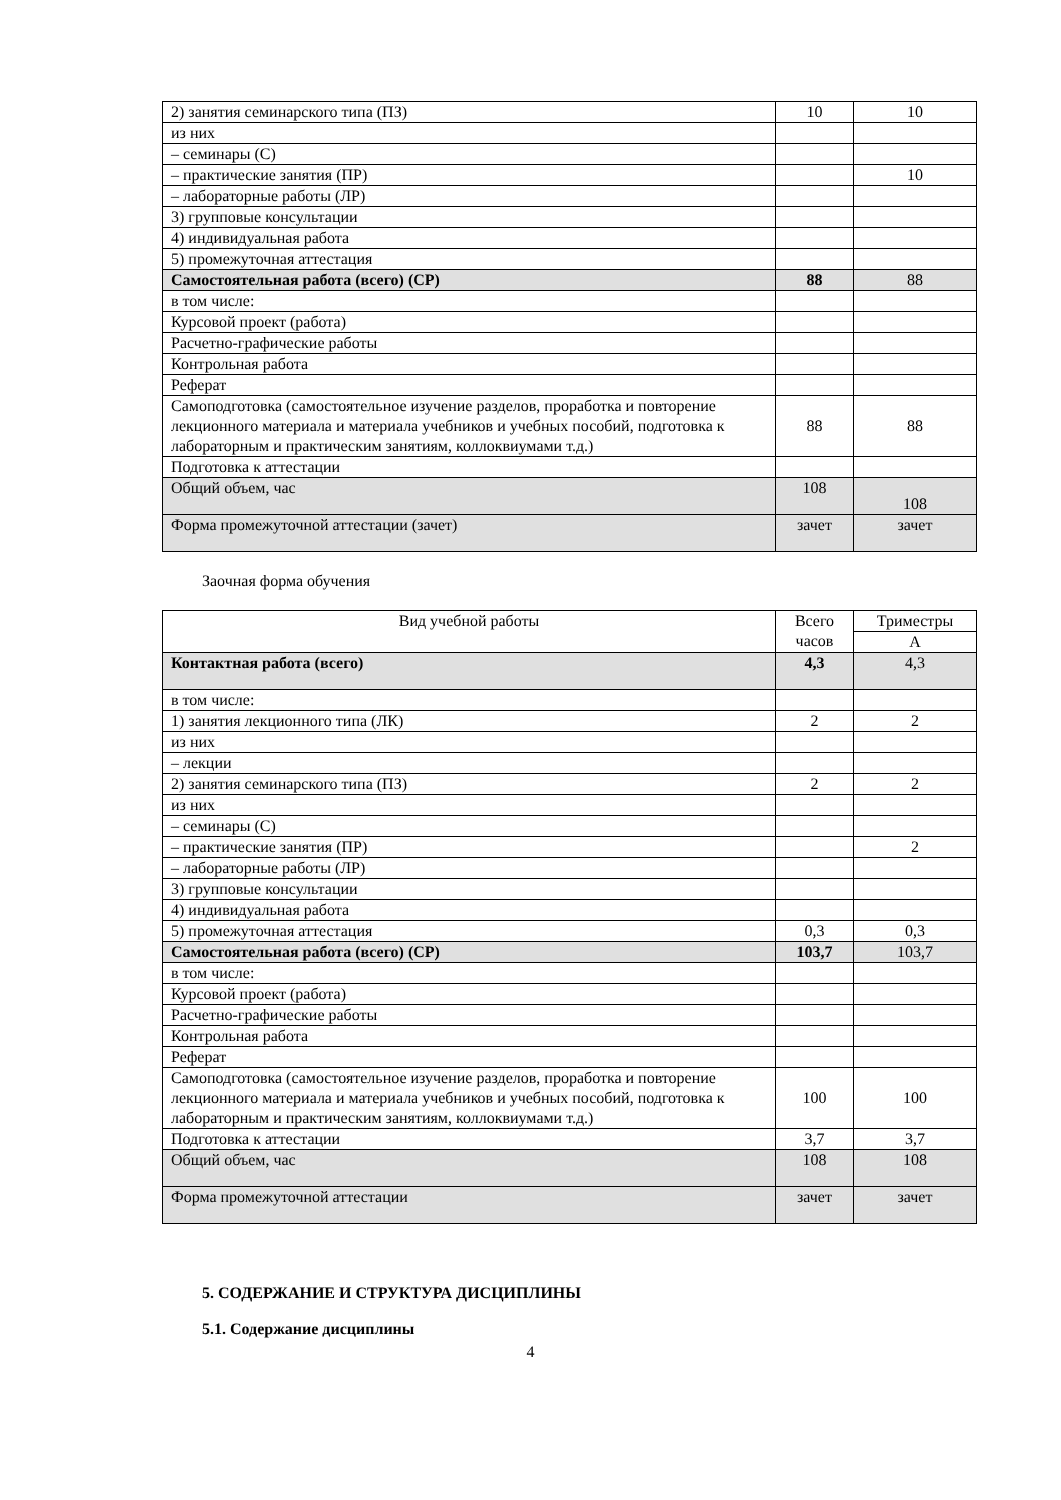| 2) занятия семинарского типа (ПЗ) | 10 | 10 |
| из них | | |
| – семинары (С) | | |
| – практические занятия (ПР) | | 10 |
| – лабораторные работы (ЛР) | | |
| 3) групповые консультации | | |
| 4) индивидуальная работа | | |
| 5) промежуточная аттестация | | |
| Самостоятельная работа (всего) (СР) | 88 | 88 |
| в том числе: | | |
| Курсовой проект (работа) | | |
| Расчетно-графические работы | | |
| Контрольная работа | | |
| Реферат | | |
| Самоподготовка (самостоятельное изучение разделов, проработка и повторение лекционного материала и материала учебников и учебных пособий, подготовка к лабораторным и практическим занятиям, коллоквиумами т.д.) | 88 | 88 |
| Подготовка к аттестации | | |
| Общий объем, час | 108 | 108 |
| Форма промежуточной аттестации (зачет) | зачет | зачет |
Заочная форма обучения
| Вид учебной работы | Всего часов | Триместры |
| | | А |
| Контактная работа (всего) | 4,3 | 4,3 |
| в том числе: | | |
| 1) занятия лекционного типа (ЛК) | 2 | 2 |
| из них | | |
| – лекции | | |
| 2) занятия семинарского типа (ПЗ) | 2 | 2 |
| из них | | |
| – семинары (С) | | |
| – практические занятия (ПР) | | 2 |
| – лабораторные работы (ЛР) | | |
| 3) групповые консультации | | |
| 4) индивидуальная работа | | |
| 5) промежуточная аттестация | 0,3 | 0,3 |
| Самостоятельная работа (всего) (СР) | 103,7 | 103,7 |
| в том числе: | | |
| Курсовой проект (работа) | | |
| Расчетно-графические работы | | |
| Контрольная работа | | |
| Реферат | | |
| Самоподготовка (самостоятельное изучение разделов, проработка и повторение лекционного материала и материала учебников и учебных пособий, подготовка к лабораторным и практическим занятиям, коллоквиумами т.д.) | 100 | 100 |
| Подготовка к аттестации | 3,7 | 3,7 |
| Общий объем, час | 108 | 108 |
| Форма промежуточной аттестации | зачет | зачет |
5. СОДЕРЖАНИЕ И СТРУКТУРА ДИСЦИПЛИНЫ
5.1. Содержание дисциплины
4